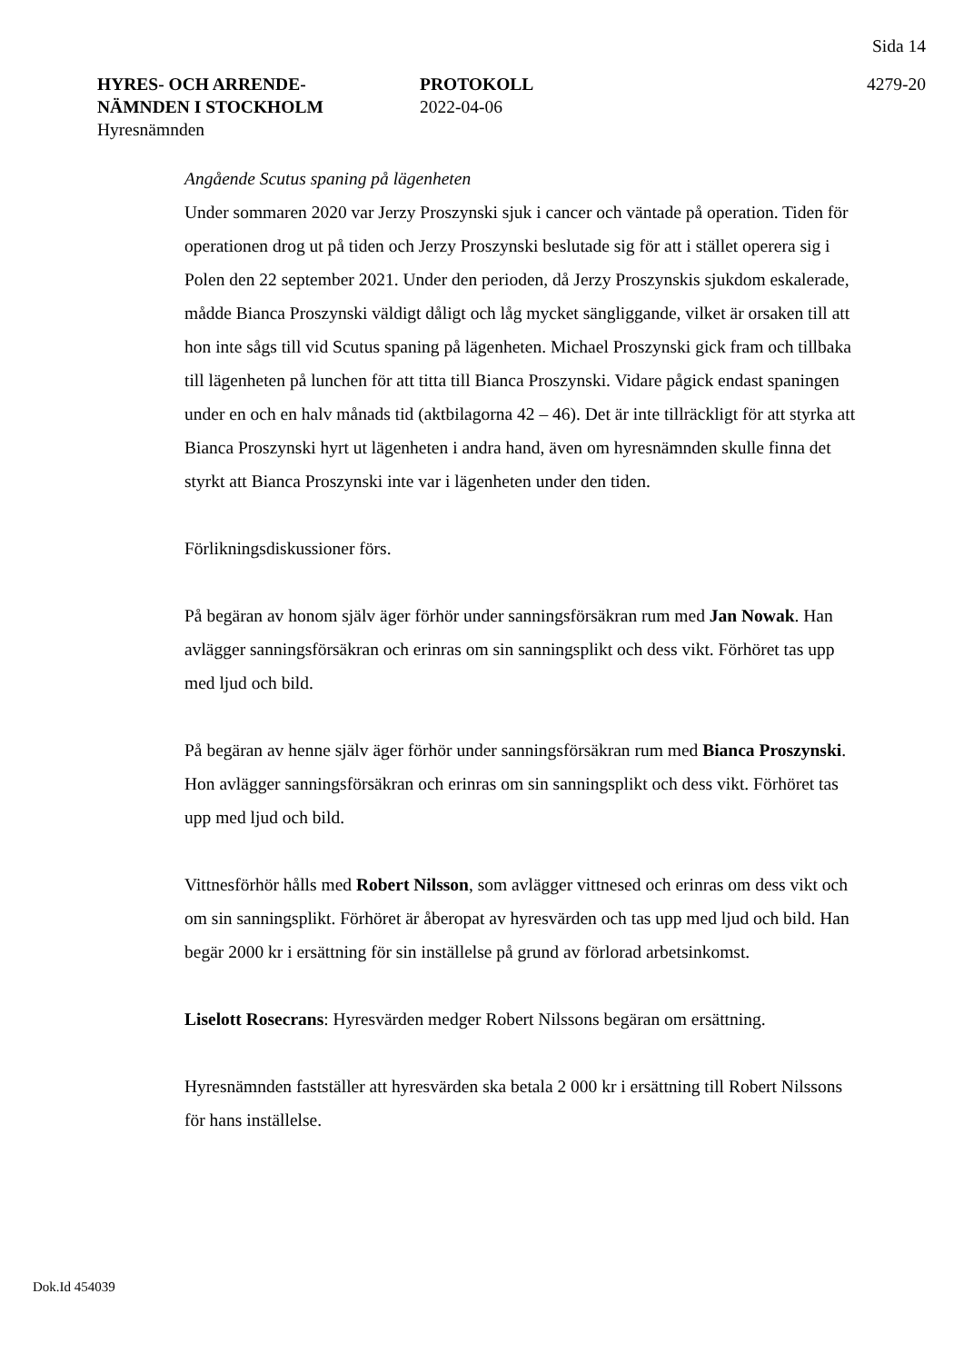Sida 14
HYRES- OCH ARRENDE-
NÄMNDEN I STOCKHOLM
Hyresnämnden
PROTOKOLL
2022-04-06
4279-20
Angående Scutus spaning på lägenheten
Under sommaren 2020 var Jerzy Proszynski sjuk i cancer och väntade på operation. Tiden för operationen drog ut på tiden och Jerzy Proszynski beslutade sig för att i stället operera sig i Polen den 22 september 2021. Under den perioden, då Jerzy Proszynskis sjukdom eskalerade, mådde Bianca Proszynski väldigt dåligt och låg mycket sängliggande, vilket är orsaken till att hon inte sågs till vid Scutus spaning på lägenheten. Michael Proszynski gick fram och tillbaka till lägenheten på lunchen för att titta till Bianca Proszynski. Vidare pågick endast spaningen under en och en halv månads tid (aktbilagorna 42 – 46). Det är inte tillräckligt för att styrka att Bianca Proszynski hyrt ut lägenheten i andra hand, även om hyresnämnden skulle finna det styrkt att Bianca Proszynski inte var i lägenheten under den tiden.
Förlikningsdiskussioner förs.
På begäran av honom själv äger förhör under sanningsförsäkran rum med Jan Nowak. Han avlägger sanningsförsäkran och erinras om sin sanningsplikt och dess vikt. Förhöret tas upp med ljud och bild.
På begäran av henne själv äger förhör under sanningsförsäkran rum med Bianca Proszynski. Hon avlägger sanningsförsäkran och erinras om sin sanningsplikt och dess vikt. Förhöret tas upp med ljud och bild.
Vittnesförhör hålls med Robert Nilsson, som avlägger vittnesed och erinras om dess vikt och om sin sanningsplikt. Förhöret är åberopat av hyresvärden och tas upp med ljud och bild. Han begär 2000 kr i ersättning för sin inställelse på grund av förlorad arbetsinkomst.
Liselott Rosecrans: Hyresvärden medger Robert Nilssons begäran om ersättning.
Hyresnämnden fastställer att hyresvärden ska betala 2 000 kr i ersättning till Robert Nilssons för hans inställelse.
Dok.Id 454039